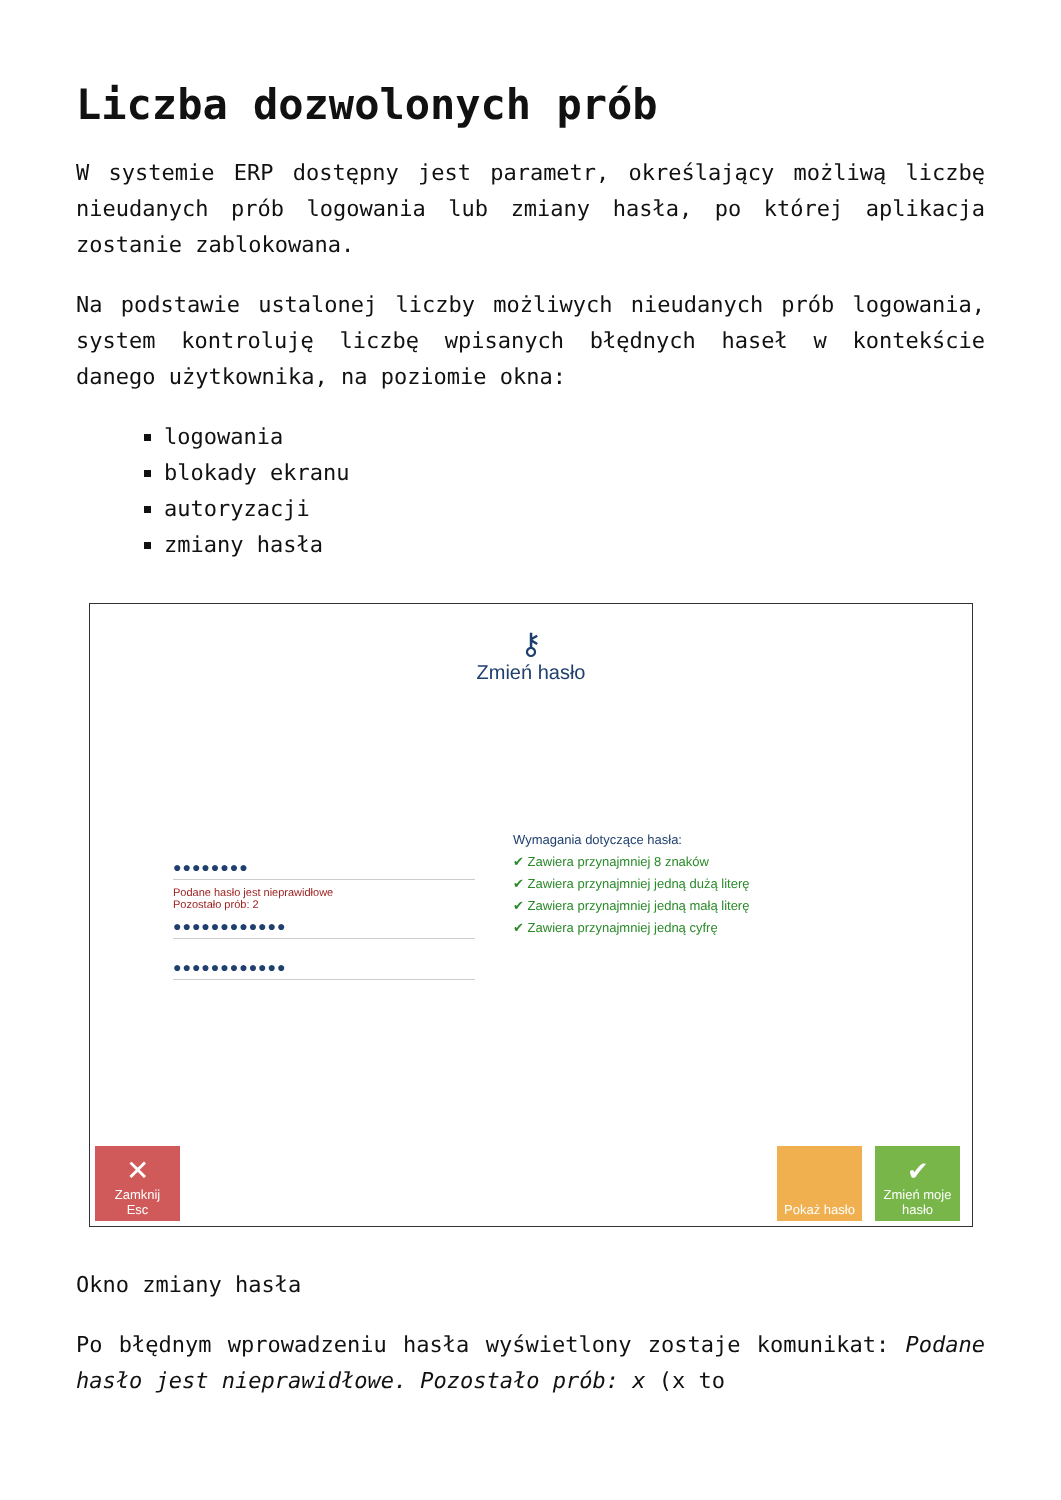Liczba dozwolonych prób
W systemie ERP dostępny jest parametr, określający możliwą liczbę nieudanych prób logowania lub zmiany hasła, po której aplikacja zostanie zablokowana.
Na podstawie ustalonej liczby możliwych nieudanych prób logowania, system kontroluję liczbę wpisanych błędnych haseł w kontekście danego użytkownika, na poziomie okna:
logowania
blokady ekranu
autoryzacji
zmiany hasła
⚷
Zmień hasło
●●●●●●●●
Podane hasło jest nieprawidłowe
Pozostało prób: 2
●●●●●●●●●●●●
●●●●●●●●●●●●
Wymagania dotyczące hasła:
✔ Zawiera przynajmniej 8 znaków
✔ Zawiera przynajmniej jedną dużą literę
✔ Zawiera przynajmniej jedną małą literę
✔ Zawiera przynajmniej jedną cyfrę
✕
Zamknij
Esc
Pokaż hasło
✔
Zmień moje hasło
Okno zmiany hasła
Po błędnym wprowadzeniu hasła wyświetlony zostaje komunikat: Podane hasło jest nieprawidłowe. Pozostało prób: x (x to